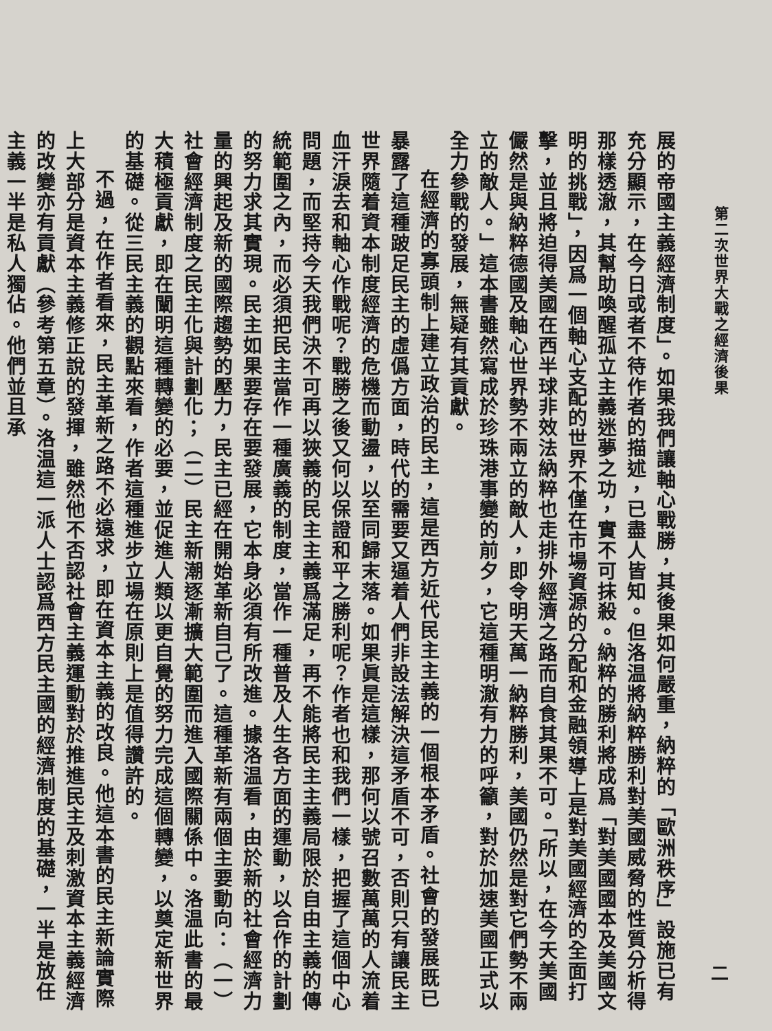第二次世界大戰之經濟後果 二
展的帝國主義經濟制度」。如果我們讓軸心戰勝，其後果如何嚴重，納粹的「歐洲秩序」設施已有充分顯示，在今日或者不待作者的描述，已盡人皆知。但洛温將納粹勝利對美國威脅的性質分析得那樣透澈，其幫助喚醒孤立主義迷夢之功，實不可抹殺。納粹的勝利將成爲「對美國國本及美國文明的挑戰」，因爲一個軸心支配的世界不僅在市場資源的分配和金融領導上是對美國經濟的全面打擊，並且將迫得美國在西半球非效法納粹也走排外經濟之路而自食其果不可。「所以，在今天美國儼然是與納粹德國及軸心世界勢不兩立的敵人，即令明天萬一納粹勝利，美國仍然是對它們勢不兩立的敵人。」這本書雖然寫成於珍珠港事變的前夕，它這種明澈有力的呼籲，對於加速美國正式以全力參戰的發展，無疑有其貢獻。
在經濟的寡頭制上建立政治的民主，這是西方近代民主主義的一個根本矛盾。社會的發展既已暴露了這種跛足民主的虛僞方面，時代的需要又逼着人們非設法解決這矛盾不可，否則只有讓民主世界隨着資本制度經濟的危機而動盪，以至同歸末落。如果眞是這樣，那何以號召數萬萬的人流着血汗淚去和軸心作戰呢？戰勝之後又何以保證和平之勝利呢？作者也和我們一樣，把握了這個中心問題，而堅持今天我們決不可再以狹義的民主主義爲滿足，再不能將民主主義局限於自由主義的傳統範圍之內，而必須把民主當作一種廣義的制度，當作一種普及人生各方面的運動，以合作的計劃的努力求其實現。民主如果要存在要發展，它本身必須有所改進。據洛温看，由於新的社會經濟力量的興起及新的國際趨勢的壓力，民主已經在開始革新自己了。這種革新有兩個主要動向：（一）社會經濟制度之民主化與計劃化；（二）民主新潮逐漸擴大範圍而進入國際關係中。洛温此書的最大積極貢獻，即在闡明這種轉變的必要，並促進人類以更自覺的努力完成這個轉變，以奠定新世界的基礎。從三民主義的觀點來看，作者這種進步立場在原則上是值得讚許的。
不過，在作者看來，民主革新之路不必遠求，即在資本主義的改良。他這本書的民主新論實際上大部分是資本主義修正說的發揮，雖然他不否認社會主義運動對於推進民主及刺激資本主義經濟的改變亦有貢獻（參考第五章）。洛温這一派人士認爲西方民主國的經濟制度的基礎，一半是放任主義一半是私人獨佔。他們並且承